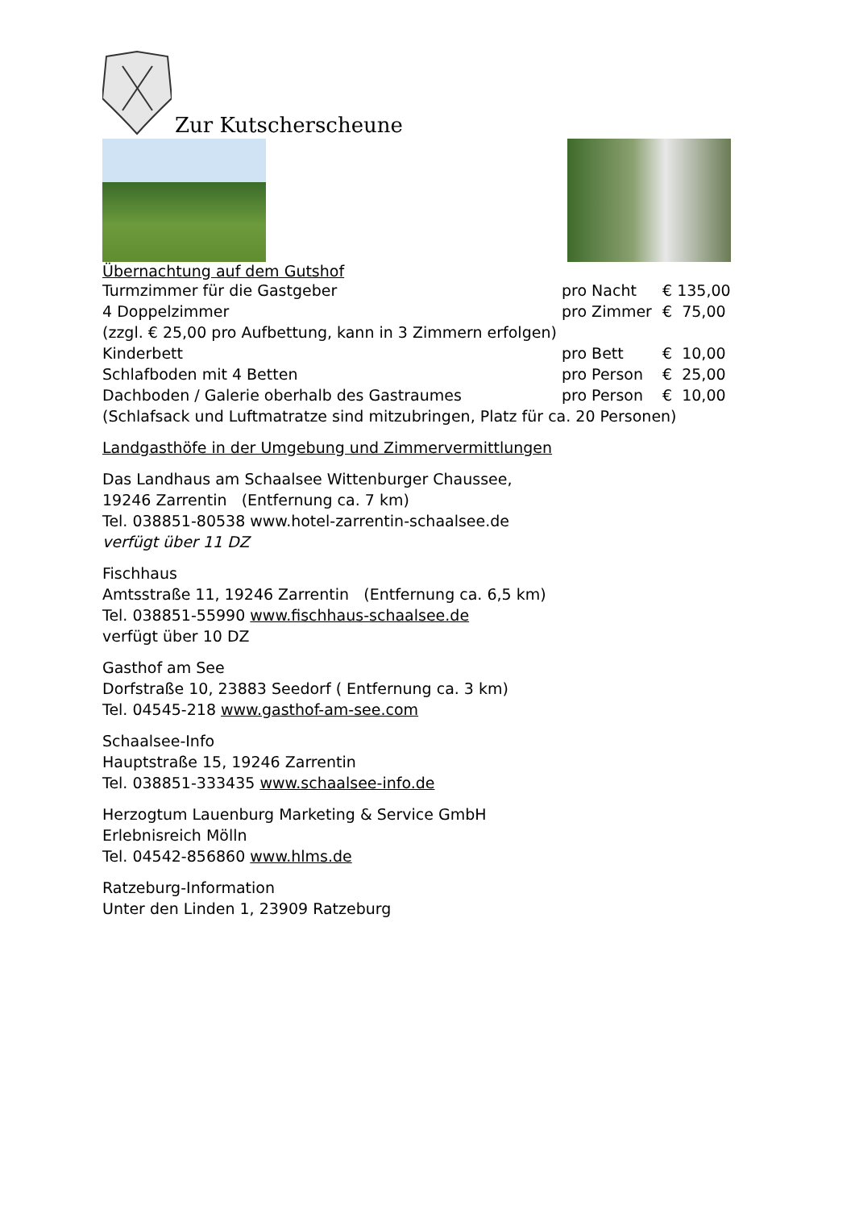Zur Kutscherscheune
Übernachtung auf dem Gutshof
| Turmzimmer für die Gastgeber | pro Nacht | € 135,00 |
| 4 Doppelzimmer | pro Zimmer | € 75,00 |
| (zzgl. € 25,00 pro Aufbettung, kann in 3 Zimmern erfolgen) | | |
| Kinderbett | pro Bett | € 10,00 |
| Schlafboden mit 4 Betten | pro Person | € 25,00 |
| Dachboden / Galerie oberhalb des Gastraumes | pro Person | € 10,00 |
| (Schlafsack und Luftmatratze sind mitzubringen, Platz für ca. 20 Personen) | | |
Landgasthöfe in der Umgebung und Zimmervermittlungen
Das Landhaus am Schaalsee Wittenburger Chaussee,
19246 Zarrentin (Entfernung ca. 7 km)
Tel. 038851-80538 www.hotel-zarrentin-schaalsee.de
verfügt über 11 DZ
Fischhaus
Amtsstraße 11, 19246 Zarrentin (Entfernung ca. 6,5 km)
Tel. 038851-55990 www.fischhaus-schaalsee.de
verfügt über 10 DZ
Gasthof am See
Dorfstraße 10, 23883 Seedorf ( Entfernung ca. 3 km)
Tel. 04545-218 www.gasthof-am-see.com
Schaalsee-Info
Hauptstraße 15, 19246 Zarrentin
Tel. 038851-333435 www.schaalsee-info.de
Herzogtum Lauenburg Marketing & Service GmbH
Erlebnisreich Mölln
Tel. 04542-856860 www.hlms.de
Ratzeburg-Information
Unter den Linden 1, 23909 Ratzeburg